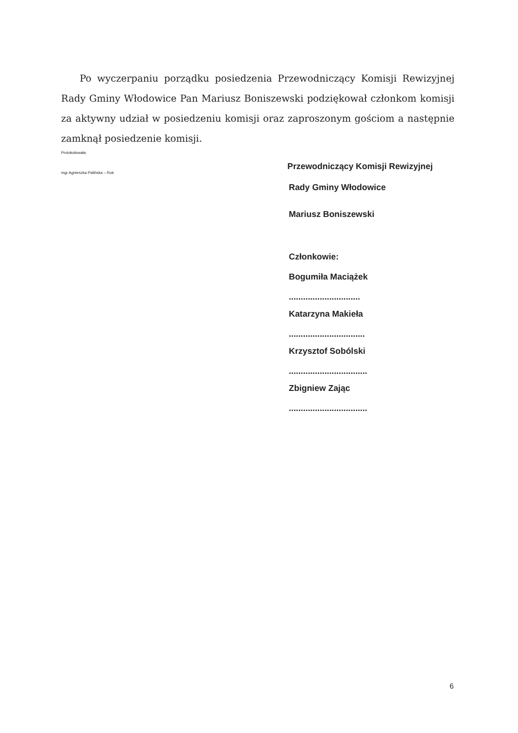Po wyczerpaniu porządku posiedzenia Przewodniczący Komisji Rewizyjnej Rady Gminy Włodowice Pan Mariusz Boniszewski podziękował członkom komisji za aktywny udział w posiedzeniu komisji oraz zaproszonym gościom a następnie zamknął posiedzenie komisji.
Protokołowała:
mgr Agnieszka Palińska – Rok
Przewodniczący Komisji Rewizyjnej
Rady Gminy Włodowice
Mariusz Boniszewski
Członkowie:
Bogumiła Maciążek
..............................
Katarzyna Makieła
................................
Krzysztof Sobólski
.................................
Zbigniew Zając
.................................
6